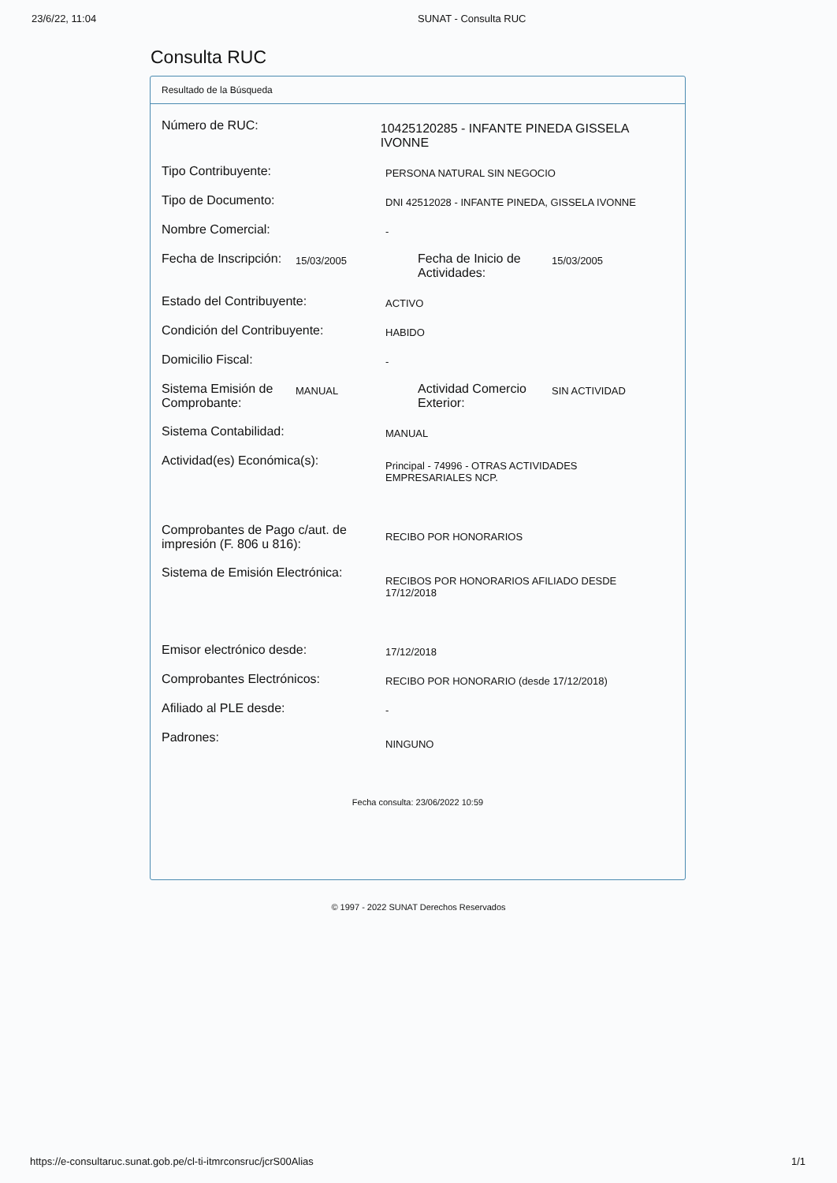23/6/22, 11:04 SUNAT - Consulta RUC
Consulta RUC
Resultado de la Búsqueda
Número de RUC:
10425120285 - INFANTE PINEDA GISSELA IVONNE
Tipo Contribuyente:
PERSONA NATURAL SIN NEGOCIO
Tipo de Documento:
DNI 42512028 - INFANTE PINEDA, GISSELA IVONNE
Nombre Comercial:
-
Fecha de Inscripción:
15/03/2005
Fecha de Inicio de Actividades:
15/03/2005
Estado del Contribuyente:
ACTIVO
Condición del Contribuyente:
HABIDO
Domicilio Fiscal:
-
Sistema Emisión de Comprobante:
MANUAL
Actividad Comercio Exterior:
SIN ACTIVIDAD
Sistema Contabilidad:
MANUAL
Actividad(es) Económica(s):
Principal - 74996 - OTRAS ACTIVIDADES
EMPRESARIALES NCP.
Comprobantes de Pago c/aut. de impresión (F. 806 u 816):
RECIBO POR HONORARIOS
Sistema de Emisión Electrónica:
RECIBOS POR HONORARIOS AFILIADO DESDE
17/12/2018
Emisor electrónico desde:
17/12/2018
Comprobantes Electrónicos:
RECIBO POR HONORARIO (desde 17/12/2018)
Afiliado al PLE desde:
-
Padrones:
NINGUNO
Fecha consulta: 23/06/2022 10:59
© 1997 - 2022 SUNAT Derechos Reservados
https://e-consultaruc.sunat.gob.pe/cl-ti-itmrconsruc/jcrS00Alias
1/1